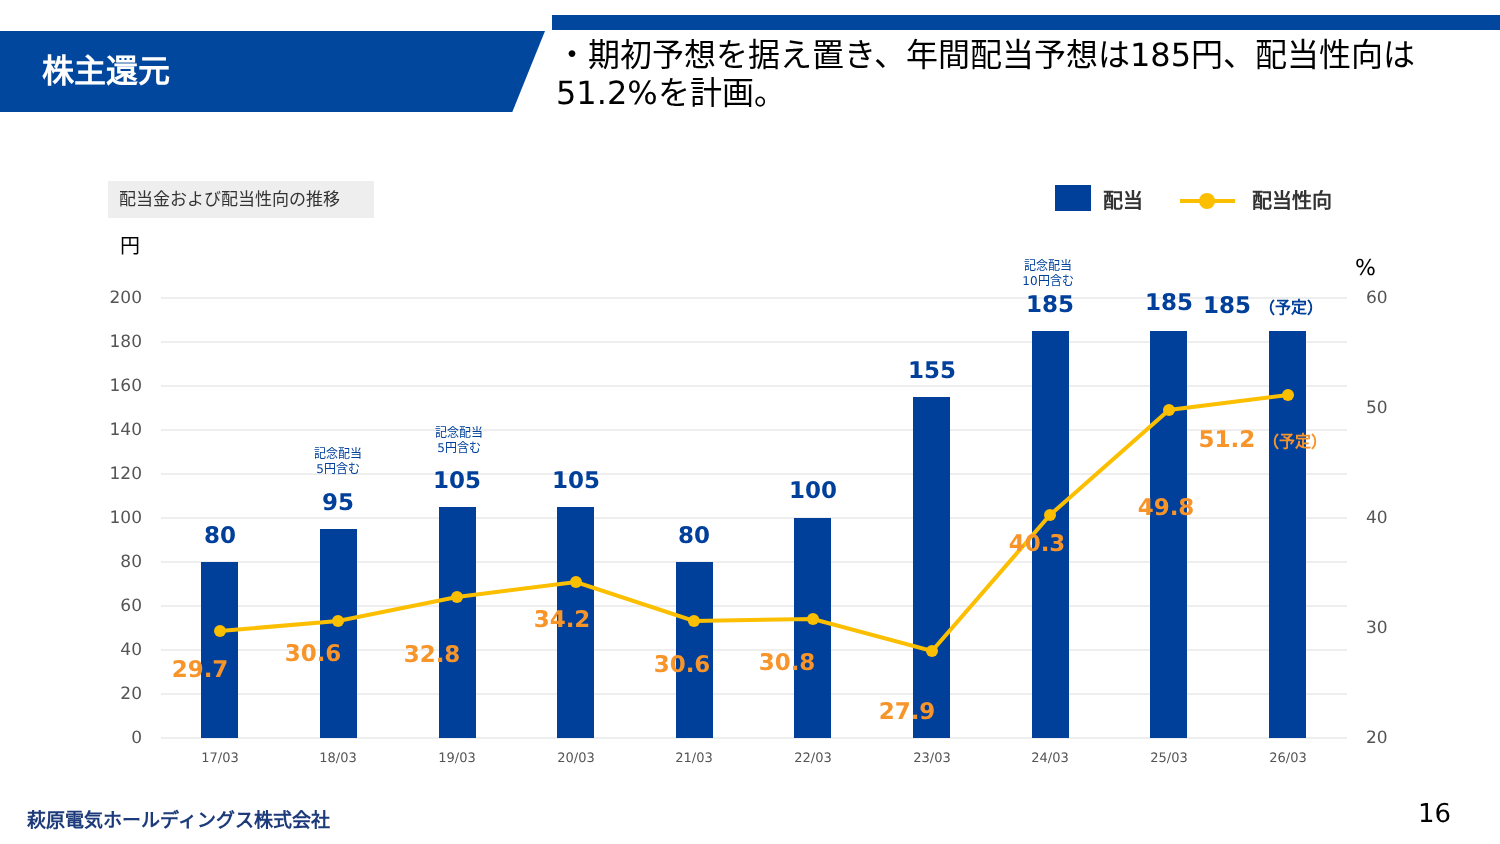株主還元
・期初予想を据え置き、年間配当予想は185円、配当性向は51.2%を計画。
配当金および配当性向の推移
200
180
160
140
120
100
80
60
40
20
0
円
%
60
50
40
30
20
80
95
105
105
80
100
155
185
185
185 （予定）
記念配当
5円含む
記念配当
5円含む
記念配当
10円含む
29.7
30.6
32.8
34.2
30.6
30.8
27.9
40.3
49.8
51.2 （予定）
17/03
18/03
19/03
20/03
21/03
22/03
23/03
24/03
25/03
26/03
配当
配当性向
萩原電気ホールディングス株式会社 16